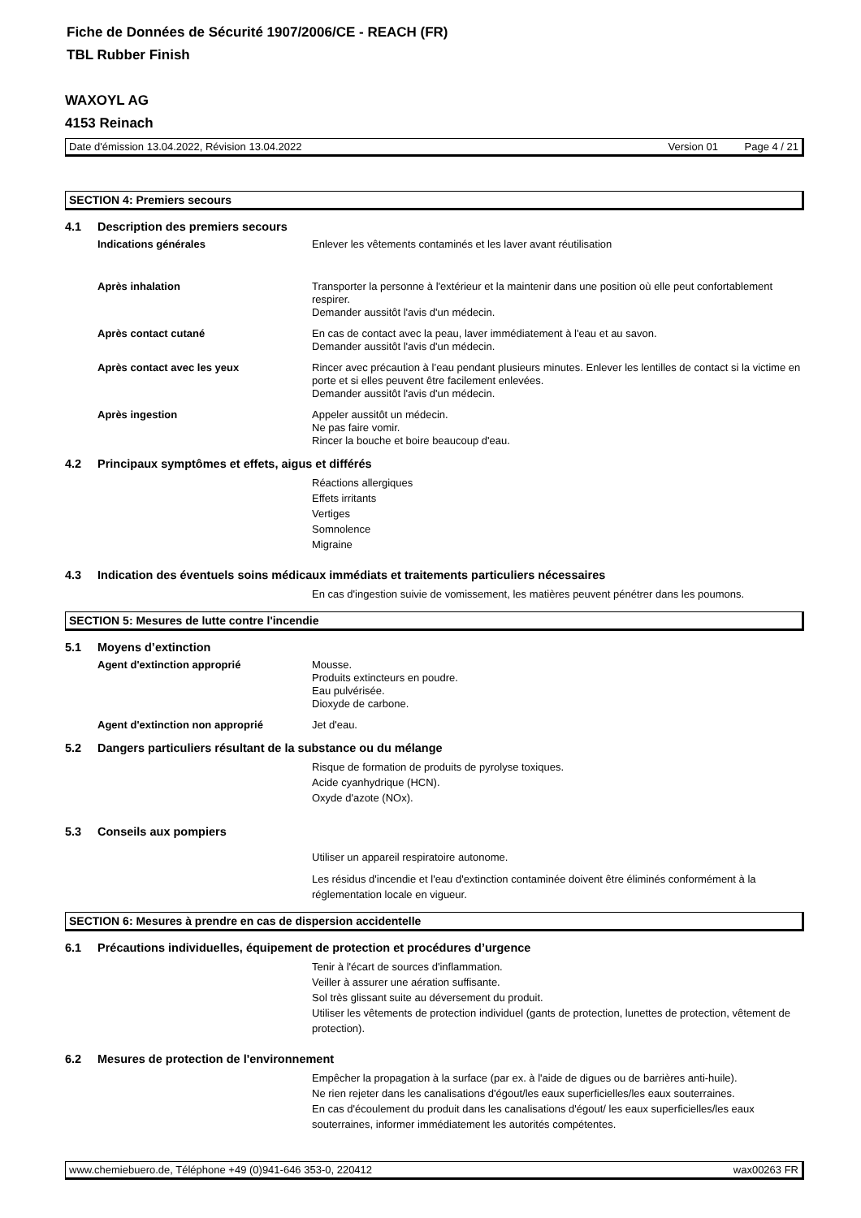Fiche de Données de Sécurité 1907/2006/CE - REACH (FR)
TBL Rubber Finish
WAXOYL AG
4153 Reinach
Date d'émission 13.04.2022, Révision 13.04.2022 Version 01 Page 4 / 21
SECTION 4: Premiers secours
4.1 Description des premiers secours
Indications générales
Enlever les vêtements contaminés et les laver avant réutilisation
Après inhalation
Transporter la personne à l'extérieur et la maintenir dans une position où elle peut confortablement respirer.
Demander aussitôt l'avis d'un médecin.
Après contact cutané
En cas de contact avec la peau, laver immédiatement à l'eau et au savon.
Demander aussitôt l'avis d'un médecin.
Après contact avec les yeux
Rincer avec précaution à l’eau pendant plusieurs minutes. Enlever les lentilles de contact si la victime en porte et si elles peuvent être facilement enlevées.
Demander aussitôt l'avis d'un médecin.
Après ingestion
Appeler aussitôt un médecin.
Ne pas faire vomir.
Rincer la bouche et boire beaucoup d'eau.
4.2 Principaux symptômes et effets, aigus et différés
Réactions allergiques
Effets irritants
Vertiges
Somnolence
Migraine
4.3 Indication des éventuels soins médicaux immédiats et traitements particuliers nécessaires
En cas d'ingestion suivie de vomissement, les matières peuvent pénétrer dans les poumons.
SECTION 5: Mesures de lutte contre l'incendie
5.1 Moyens d’extinction
Agent d'extinction approprié
Mousse.
Produits extincteurs en poudre.
Eau pulvérisée.
Dioxyde de carbone.
Agent d'extinction non approprié
Jet d'eau.
5.2 Dangers particuliers résultant de la substance ou du mélange
Risque de formation de produits de pyrolyse toxiques.
Acide cyanhydrique (HCN).
Oxyde d'azote (NOx).
5.3 Conseils aux pompiers
Utiliser un appareil respiratoire autonome.
Les résidus d'incendie et l'eau d'extinction contaminée doivent être éliminés conformément à la réglementation locale en vigueur.
SECTION 6: Mesures à prendre en cas de dispersion accidentelle
6.1 Précautions individuelles, équipement de protection et procédures d’urgence
Tenir à l'écart de sources d'inflammation.
Veiller à assurer une aération suffisante.
Sol très glissant suite au déversement du produit.
Utiliser les vêtements de protection individuel (gants de protection, lunettes de protection, vêtement de protection).
6.2 Mesures de protection de l'environnement
Empêcher la propagation à la surface (par ex. à l'aide de digues ou de barrières anti-huile).
Ne rien rejeter dans les canalisations d'égout/les eaux superficielles/les eaux souterraines.
En cas d'écoulement du produit dans les canalisations d'égout/ les eaux superficielles/les eaux souterraines, informer immédiatement les autorités compétentes.
www.chemiebuero.de, Téléphone +49 (0)941-646 353-0, 220412 wax00263 FR